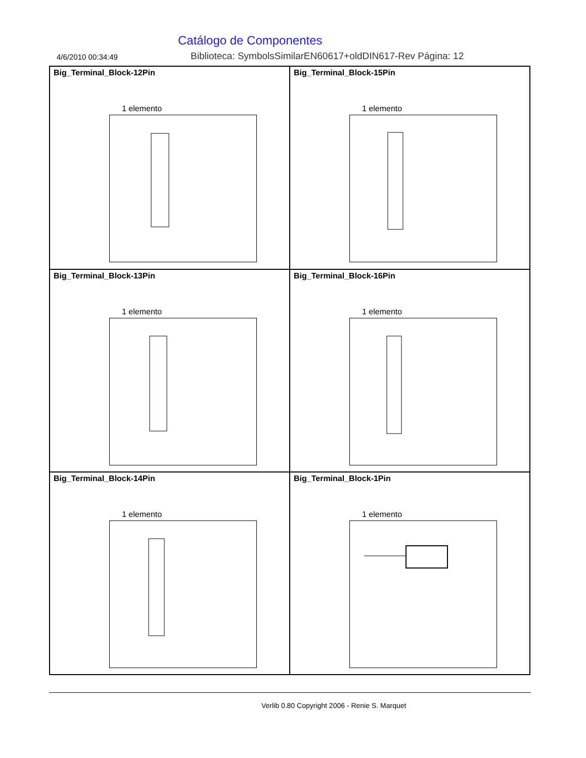Catálogo de Componentes
4/6/2010 00:34:49
Biblioteca: SymbolsSimilarEN60617+oldDIN617-Rev Página: 12
Big_Terminal_Block-12Pin
1 elemento
Big_Terminal_Block-15Pin
1 elemento
Big_Terminal_Block-13Pin
1 elemento
Big_Terminal_Block-16Pin
1 elemento
Big_Terminal_Block-14Pin
1 elemento
Big_Terminal_Block-1Pin
1 elemento
Verlib 0.80 Copyright 2006 - Renie S. Marquet